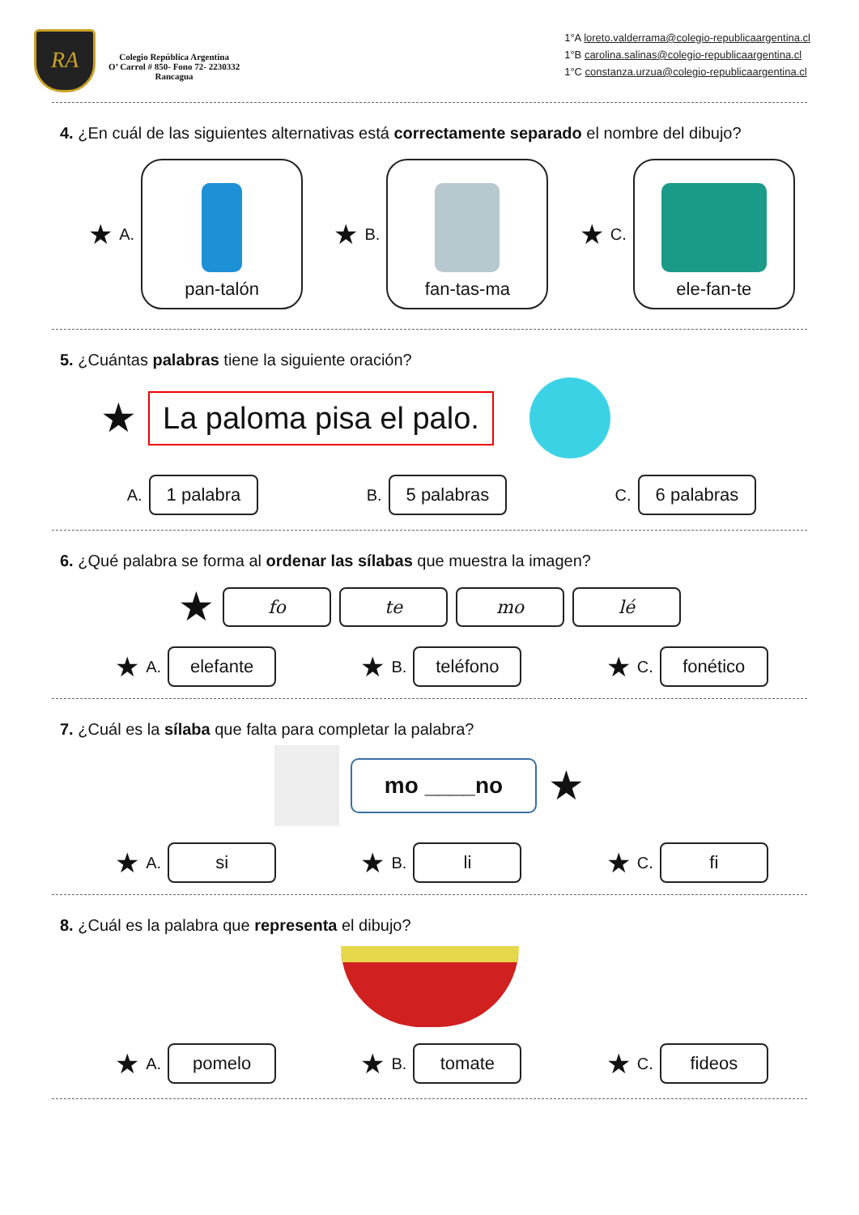RA
Colegio República Argentina
O’ Carrol # 850- Fono 72- 2230332
Rancagua
1°A loreto.valderrama@colegio-republicaargentina.cl
1°B carolina.salinas@colegio-republicaargentina.cl
1°C constanza.urzua@colegio-republicaargentina.cl
4. ¿En cuál de las siguientes alternativas está correctamente separado el nombre del dibujo?
★ A.
pan-talón
★ B.
fan-tas-ma
★ C.
ele-fan-te
5. ¿Cuántas palabras tiene la siguiente oración?
★
La paloma pisa el palo.
A.
1 palabra
B.
5 palabras
C.
6 palabras
6. ¿Qué palabra se forma al ordenar las sílabas que muestra la imagen?
★ fo te mo lé
★ A.
elefante
★ B.
teléfono
★ C.
fonético
7. ¿Cuál es la sílaba que falta para completar la palabra?
mo ____no
★
★ A.
si
★ B.
li
★ C.
fi
8. ¿Cuál es la palabra que representa el dibujo?
★ A.
pomelo
★ B.
tomate
★ C.
fideos